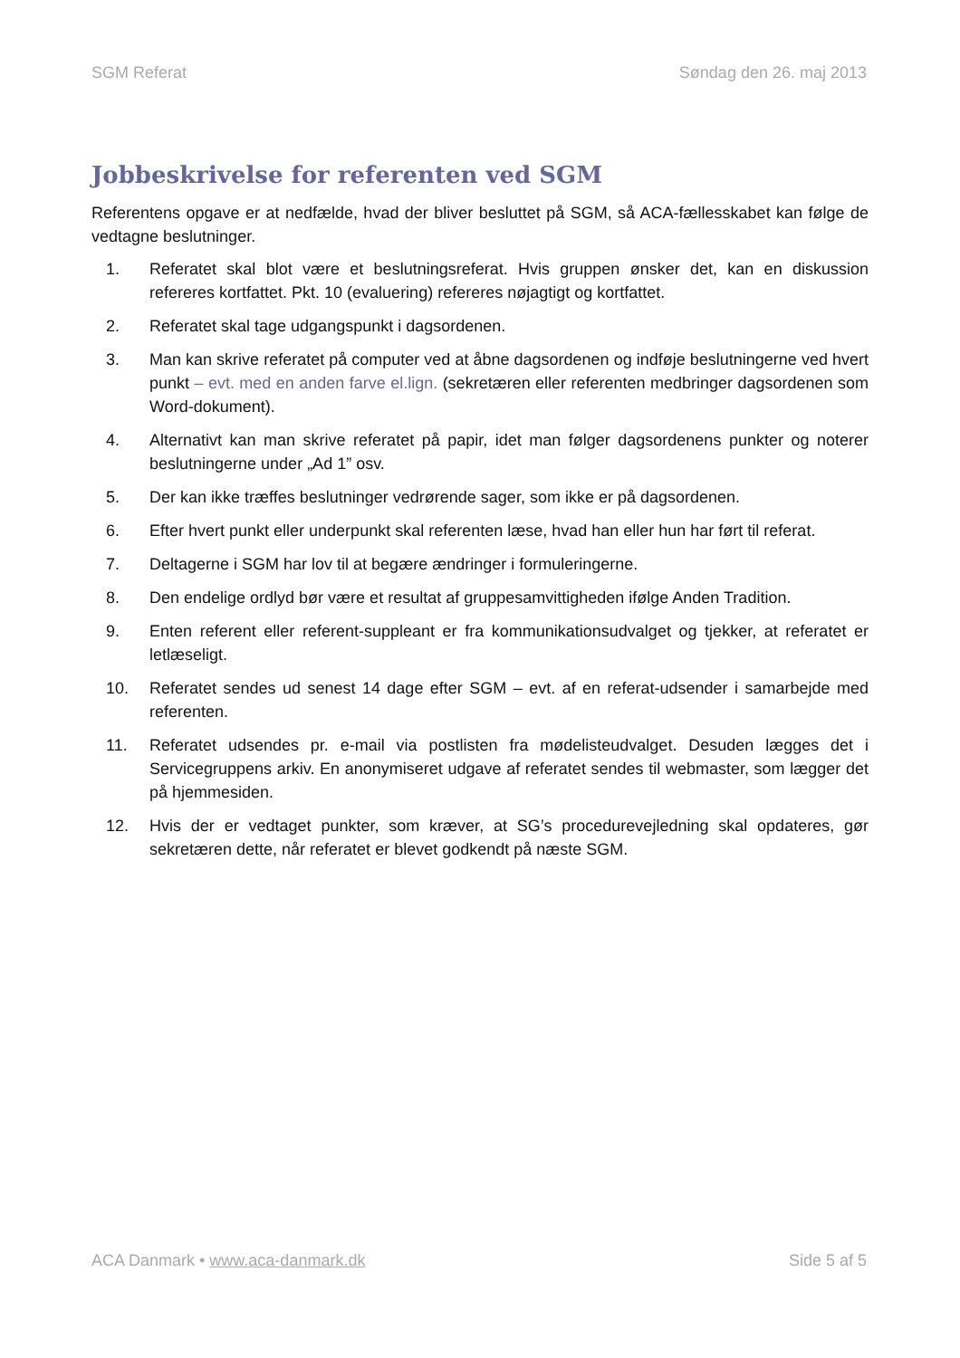SGM Referat Søndag den 26. maj 2013
Jobbeskrivelse for referenten ved SGM
Referentens opgave er at nedfælde, hvad der bliver besluttet på SGM, så ACA-fællesskabet kan følge de vedtagne beslutninger.
1. Referatet skal blot være et beslutningsreferat. Hvis gruppen ønsker det, kan en diskussion refereres kortfattet. Pkt. 10 (evaluering) refereres nøjagtigt og kortfattet.
2. Referatet skal tage udgangspunkt i dagsordenen.
3. Man kan skrive referatet på computer ved at åbne dagsordenen og indføje beslutningerne ved hvert punkt – evt. med en anden farve el.lign. (sekretæren eller referenten medbringer dagsordenen som Word-dokument).
4. Alternativt kan man skrive referatet på papir, idet man følger dagsordenens punkter og noterer beslutningerne under „Ad 1” osv.
5. Der kan ikke træffes beslutninger vedrørende sager, som ikke er på dagsordenen.
6. Efter hvert punkt eller underpunkt skal referenten læse, hvad han eller hun har ført til referat.
7. Deltagerne i SGM har lov til at begære ændringer i formuleringerne.
8. Den endelige ordlyd bør være et resultat af gruppesamvittigheden ifølge Anden Tradition.
9. Enten referent eller referent-suppleant er fra kommunikationsudvalget og tjekker, at referatet er letlæseligt.
10. Referatet sendes ud senest 14 dage efter SGM – evt. af en referat-udsender i samarbejde med referenten.
11. Referatet udsendes pr. e-mail via postlisten fra mødelisteudvalget. Desuden lægges det i Servicegruppens arkiv. En anonymiseret udgave af referatet sendes til webmaster, som lægger det på hjemmesiden.
12. Hvis der er vedtaget punkter, som kræver, at SG’s procedurevejledning skal opdateres, gør sekretæren dette, når referatet er blevet godkendt på næste SGM.
ACA Danmark • www.aca-danmark.dk Side 5 af 5